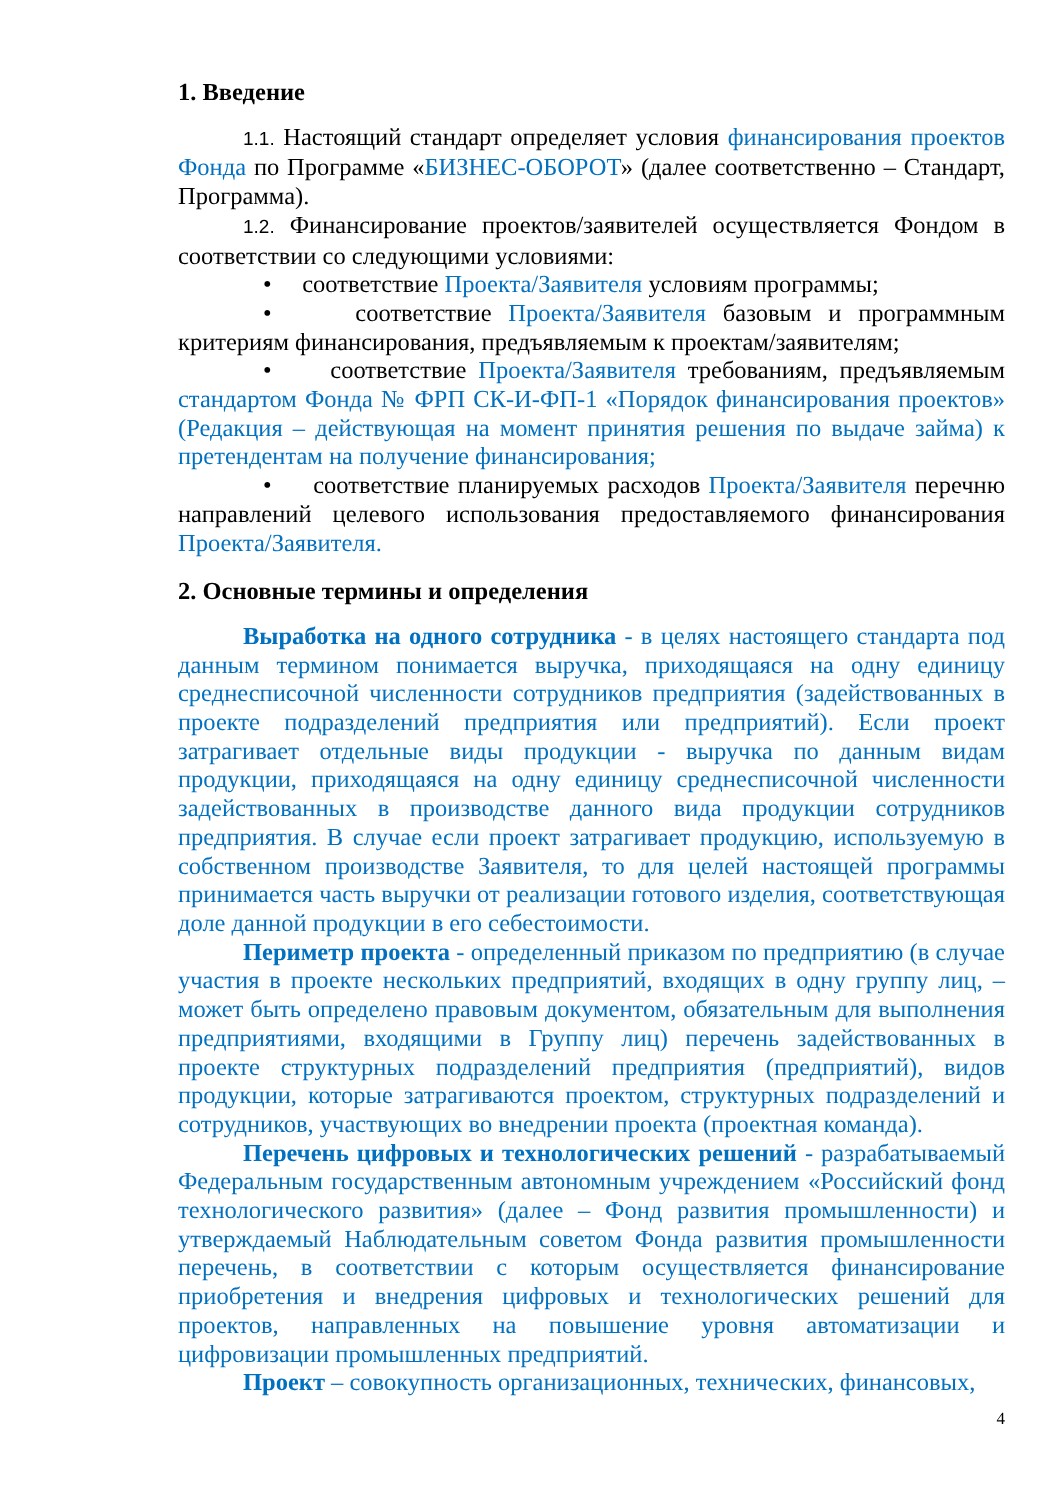1. Введение
1.1. Настоящий стандарт определяет условия финансирования проектов Фонда по Программе «БИЗНЕС-ОБОРОТ» (далее соответственно – Стандарт, Программа).
1.2. Финансирование проектов/заявителей осуществляется Фондом в соответствии со следующими условиями:
• соответствие Проекта/Заявителя условиям программы;
• соответствие Проекта/Заявителя базовым и программным критериям финансирования, предъявляемым к проектам/заявителям;
• соответствие Проекта/Заявителя требованиям, предъявляемым стандартом Фонда № ФРП СК-И-ФП-1 «Порядок финансирования проектов» (Редакция – действующая на момент принятия решения по выдаче займа) к претендентам на получение финансирования;
• соответствие планируемых расходов Проекта/Заявителя перечню направлений целевого использования предоставляемого финансирования Проекта/Заявителя.
2. Основные термины и определения
Выработка на одного сотрудника - в целях настоящего стандарта под данным термином понимается выручка, приходящаяся на одну единицу среднесписочной численности сотрудников предприятия (задействованных в проекте подразделений предприятия или предприятий). Если проект затрагивает отдельные виды продукции - выручка по данным видам продукции, приходящаяся на одну единицу среднесписочной численности задействованных в производстве данного вида продукции сотрудников предприятия. В случае если проект затрагивает продукцию, используемую в собственном производстве Заявителя, то для целей настоящей программы принимается часть выручки от реализации готового изделия, соответствующая доле данной продукции в его себестоимости.
Периметр проекта - определенный приказом по предприятию (в случае участия в проекте нескольких предприятий, входящих в одну группу лиц, – может быть определено правовым документом, обязательным для выполнения предприятиями, входящими в Группу лиц) перечень задействованных в проекте структурных подразделений предприятия (предприятий), видов продукции, которые затрагиваются проектом, структурных подразделений и сотрудников, участвующих во внедрении проекта (проектная команда).
Перечень цифровых и технологических решений - разрабатываемый Федеральным государственным автономным учреждением «Российский фонд технологического развития» (далее – Фонд развития промышленности) и утверждаемый Наблюдательным советом Фонда развития промышленности перечень, в соответствии с которым осуществляется финансирование приобретения и внедрения цифровых и технологических решений для проектов, направленных на повышение уровня автоматизации и цифровизации промышленных предприятий.
Проект – совокупность организационных, технических, финансовых,
4